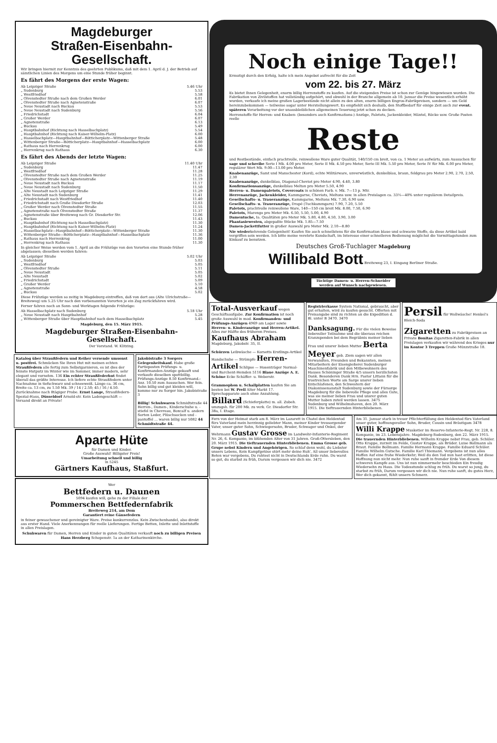Magdeburger
Straßen-Eisenbahn-Gesellschaft.
Wir bringen hiermit zur Kenntnis des geehrten Publikums, daß mit dem 1. April d. J. der Betrieb auf sämtlichen Linien des Morgens um eine Stunde früher beginnt.
Es fährt des Morgens der erste Wagen:
| Ab Leipziger Straße | 5.46 Uhr |
| „ Sudenburg | 5.53 |
| „ Westfriedhof | 5.58 |
| „ Olvenstedter Straße nach dem Großen Werder | 6.01 |
| „ Olvenstedter Straße nach Agnetenstraße | 6.07 |
| „ Neue Neustadt nach Buckau | 5.53 |
| „ Neue Neustadt nach Sudenburg | 5.56 |
| „ Friedrichstadt | 6.04 |
| „ Großer Werder | 6.07 |
| „ Agnetenstraße | 6.13 |
| „ Buckau | 5.49 |
| „ Hauptbahnhof (Richtung nach Hasselbachplatz) | 5.54 |
| „ Hauptbahnhof (Richtung nach Kaiser-Wilhelm-Platz) | 6.00 |
| „ Hasselbachplatz—Hauptbahnhof—Bötticherplatz—Wittenberger Straße | 5.48 |
| „ Wittenberger Straße—Bötticherplatz—Hauptbahnhof—Hasselbachplatz | 6.00 |
| „ Rathaus nach Herrenkrug | 6.00 |
| „ Herrenkrug nach Rathaus | 6.30 |
Es fährt des Abends der letzte Wagen:
| Ab Leipziger Straße | 11.40 Uhr |
| „ Sudenburg | 11.47 |
| „ Westfriedhof | 11.28 |
| „ Olvenstedter Straße nach dem Großen Werder | 11.25 |
| „ Olvenstedter Straße nach Agnetenstraße | 11.19 |
| „ Neue Neustadt nach Buckau | 11.17 |
| „ Neue Neustadt nach Sudenburg | 11.50 |
| „ Alte Neustadt nach Leipziger Straße | 11.29 |
| „ Alte Neustadt nach Sudenburg | 11.41 |
| „ Friedrichstadt nach Westfriedhof | 11.40 |
| „ Friedrichstadt nach Große Diesdorfer Straße | 12.03 |
| „ Großer Werder nach Olvenstedter Straße | 11.55 |
| „ Agnetenstraße nach Olvenstedter Straße | 11.37 |
| „ Agnetenstraße über Breiteweg nach Gr. Diesdorfer Str. | 12.06 |
| „ Buckau | 11.43 |
| „ Hauptbahnhof (Richtung nach Hasselbachplatz) | 11.30 |
| „ Hauptbahnhof (Richtung nach Kaiser-Wilhelm-Platz) | 11.24 |
| „ Hasselbachplatz—Hauptbahnhof—Bötticherplatz—Wittenberger Straße | 11.30 |
| „ Wittenberger Straße—Bötticherplatz—Hauptbahnhof—Hasselbachplatz | 11.36 |
| „ Rathaus nach Herrenkrug | 11.00 |
| „ Herrenkrug nach Rathaus | 11.30 |
In gleicher Weise werden vom 1. April an die Frühzüge von den Vororten eine Stunde früher abgelassen; dieselben werden fahren:
| Ab Leipziger Straße | 5.02 Uhr |
| „ Sudenburg | 5.03 |
| „ Westfriedhof | 5.05 |
| „ Olvenstedter Straße | 5.11 |
| „ Neue Neustadt | 5.05 |
| „ Alte Neustadt | 5.02 |
| „ Friedrichstadt | 5.09 |
| „ Großer Werder | 5.10 |
| „ Agnetenstraße | 4.58 |
| „ Buckau | 5.02 |
Diese Frühzüge werden so zeitig in Magdeburg eintreffen, daß von dort aus (Alte Ulrichstraße—Breiteweg) um 5.25 Uhr nach den vorbenannten Vororten je ein Zug zurückfahren wird.
Ferner fahren noch an Sonn- und Werktagen folgende Frühzüge:
| Ab Hasselbachplatz nach Sudenburg | 5.18 Uhr |
| „ Neue Neustadt nach Hauptbahnhof | 5.28 |
| „ Wittenberger Straße über Hauptbahnhof nach dem Hasselbachplatz | 5.45 |
Magdeburg, den 15. März 1915.
Magdeburger Straßen-Eisenbahn-Gesellschaft.
Der Vorstand. W. Klitzing.
Katalog über Straußfedern und Reiher versende umsonst u. postfrei. Schmücken Sie Ihren Hut mit meinen echten Straußfedern alle fertig zum Selbstgarnieren, es ist dies der feinste Hutputz im Winter wie im Sommer, immer modern, sehr elegant und vornehm. 136 Ein echter Straußfederhut findet überall das größte Interesse. Ich liefere echte Straußfedern unter Nachnahme in tiefschwarz und schneeweiß. Länge ca. 36 cm, Breite ca. 13 cm, zu 1.50 Mk. 39 / 14 / 2.50; 45 / 16 / 4.50. Zurücknahme nach 8tägiger Probe. Ernst Lange, Straußfedern-Spezial-Haus, Düsseldorf Arnold-str. Kein Ladengeschäft — Versand direkt an Private!
Jakobistraße 3 Sorgers Gelegenheitskauf. Habe große Partieposten Prüfungs- u. Konfirmanden-Anzüge gekauft und verkaufe dieselben spottbillig. Prüfungs-Anzüge 8.50 Konfirmand.-Anz. 10.50 zum Aussuchen. Wer fein. Sohn billig und gut kleiden will, komme nur zu Sorger hin. Jakobistraße 3
Billig! Schuhwaren Schmidtstraße 44 Herren-, Damen-, Kinderschuhe u. -stiefel in Chevreau, Boxcalf u. andern Sorten Leder, Plüschsocken und -pantoffel ... waren billig nur 5082 44 Schmidtstraße 44.
Aparte Hüte
für Damen und Kinder.
Große Auswahl! Billigster Preis!
Umarbeitung schnell und billig
in 5245
Gärtners Kaufhaus, Staßfurt.
Wer
Bettfedern u. Daunen
5094 kaufen will, gehe zu der Filiale der
Pommerschen Bettfedernfabrik
Breiteweg 214, am Dom
Garantiert reine Gänsefedern
in feiner gewaschener und gereinigter Ware. Preise konkurrenzlos. Kein Zwischenhandel, also direkt aus erster Hand. Viele Anerkennungen für reelle Lieferungen. Fertige Betten, Inlette und Inlettstoffe in allen Preislagen.
Schuhwaren für Damen, Herren und Kinder in guten Qualitäten verkauft noch zu billigen Preisen Hans Herzberg Schopenstr. 1a an der Katharinenkirche.
Noch einige Tage!!
Ermutigt durch den Erfolg, halte ich mein Angebot aufrecht für die Zeit
vom 22. bis 27. März
Es bietet Ihnen Gelegenheit, enorm billig Herrenstoffe zu kaufen. Auf die steigenden Preise ist schon zur Genüge hingewiesen worden. Die Fabrikation von Zivilstoffen hat vollständig aufgehört, und obwohl in der Branche allgemein ab 10. Januar die Preise wesentlich erhöht wurden, verkaufe ich meine großen Lagerbestände nicht allein zu den alten, enorm billigen Engros-Fabrikpreisen, sondern — um Geld hereinzubekommen — teilweise sogar unter Herstellungswert. Es empfiehlt sich deshalb, den Stoffbedarf für einige Zeit auch zur event. späteren Verarbeitung vor der unausbleiblichen allgemeinen Teuerung jetzt schon zu decken.
Herrenstoffe für Herren- und Knaben- (besonders auch Konfirmations-) Anzüge, Paletots, Jackenkleider, Mäntel, Röcke usw. Große Posten reelle
Reste
und Restbestände, einfach prachtvolle, reinwollene Ware guter Qualität, 140/150 cm breit, von ca. 1 Meter an aufwärts, zum Aussuchen für sage und schreibe Serie I Mk. 4.00 pro Meter, Serie II Mk. 4.50 pro Meter, Serie III Mk. 5.50 pro Meter, Serie IV für Mk. 6.00 pro Meter, regulärer Wert Mk. 9.00—13.00 pro Meter.
Knabenanzüge, Samt und Manschester (Kord), echte Militärware, unverwüstlich, dunkelblau, braun, feldgrau pro Meter 2.90, 2.70, 2.50, 2.30
Knabenanzüge, dunkelblau, Diagonal-Cheviot pro Meter 4.90, 4.40, 3.80
Konfirmationsanzüge, dunkelblau Melton pro Meter 5.50, 4.90
Herren- u. Damenpaletots, Covercoats in schönen Farb. v. Mk. 7—13 p. Mtr.
Herrenanzüge, Jackenkleider, Kammgarne, Cheviots, Meltons usw. in allen Preislagen ca. 33⅓—40% unter regulärem Detailpreis.
Gesellschafts- u. Traueranzüge, Kammgarne, Meltons Mk. 7.30, 6.90 usw.
Gesellschafts- u. Traueranzüge, Drapé (Tuchkammgarn) 7.90, 7.20, 5.50
Paletots, prachtvolle reinwollene Ware, 140—150 cm breit Mk. 8.00, 7.50, 6.90
Paletots, Marengo pro Meter Mk. 6.50, 5.50, 5.00, 4.90
Damentuche, Ia. Qualitäten pro Meter Mk. 5.80, 4.80, 4.50, 3.90, 3.00
Phantasiewesten, abgepaßte Stücke Mk. 1.85—7.50
Damen-Jackettfutter in großer Auswahl pro Meter Mk. 2.10—8.80
Nie wiederkehrende Gelegenheit! Kaufen Sie auch schnellstens für die Konfirmation blaue und schwarze Stoffe, da diese Artikel bald vergriffen sein werden. Ich bitte meine verehrte Kundschaft, im Interesse einer schnelleren Bedienung möglichst die Vormittagstunden zum Einkauf zu benutzen.
Deutsches Groß-Tuchlager Magdeburg
Willibald Bott Breiteweg 23, I. Eingang Berliner Straße.
Tüchtige Damen- u. Herren-Schneider werden auf Wunsch nachgewiesen.
Total-Ausverkauf wegen Geschäftsaufgabe. Zur Konfirmation ist noch große Auswahl in mod. Konfirmanden- und Prüfungs-Anzügen 4969 am Lager sowie Herren- u. Kinderanzüge und Herren-Artikel. Alles zur Hälfte des früheren Preises. Kaufhaus Abraham Magdeburg, Jakobstr. 35, II.
Schürzen Leibwäsche — Korsetts Erstlings-Artikel Handschuhe — Strümpfe Herren-Artikel Schlipse — Hosenträger Normal- und Barchent-Hemden 5116 Blaue Anzüge A. E. Schöne Ecke Schäffer- u. Weberstr.
Grammophon u. Schallplatten kaufen Sie am besten bei W. Prell Alter Markt 17. Sprechapparate auch ohne Anzahlung. Billard (Schieferplatte) m. all. Zubeh. umzugsh. für 200 Mk. zu verk. Gr. Diesdorfer Str. 38a, I. Etage.
Registrierkasse System National, gebraucht, aber gut erhalten, wird zu kaufen gesucht. Offerten mit Preisangabe sind zu richten an die Expedition d. Bl. unter B 3470. 3470
Danksagung. Für die vielen Beweise liebevoller Teilnahme und die überaus reichen Kranzspenden bei dem Begräbnis meiner lieben Frau und unsrer lieben Mutter Berta Meyer geb. Ziem sagen wir allen Verwandten, Freunden und Bekannten, meinen Mitarbeitern der Eisengießerei Sudenburger Maschinenfabrik und den Mitbewohnern des Hauses Schöninger Straße 4/5 unsern herzlichsten Dank. Besonderen Dank Hrn. Pastor Littann für die trostreichen Worte am Sarge unsrer lieben Entschlafenen, den Schwestern der Diakonissenanstalt Sudenburg sowie der Fürsorge Magdeburg für die liebevolle Pflege und alles Gute, was sie meiner lieben Frau und unsrer guten Mutter haben zuteil werden lassen. 3475 Sudenburg und Wilhelmshaven, den 20. März 1915. Die tieftrauernden Hinterbliebenen.
Persil für Wollwäsche! Henkel's Bleich-Soda
Zigaretten zu Fabrikpreisen an Private Bonitas Zigaretten-Fabrik in allen Preislagen verkaufen wir während des Krieges nur im Kontor 3 Treppen Große Münzstraße 18.
Fern von der Heimat starb am 8. März im Lazarett in Chatel den Heldentod fürs Vaterland mein herzinnig geliebter Mann, meiner Kinder treusorgender Vater, unser guter Sohn, Schwiegersohn, Bruder, Schwager und Onkel, der Wehrmann Gustav Grosse im Landwehr-Infanterie-Regiment Nr. 26, 6. Kompanie, im blühenden Alter von 31 Jahren. Groß-Ottersleben, den 20. März 1915. Die tieftrauernden Hinterbliebenen. Emma Grosse geb. Grupe nebst Kindern und Angehörigen. So schlaf denn wohl, du Liebster unsers Lebens, Kein Kampfgetöse stört mehr deine Ruh', All unser liebevolles Beten war vergebens, Du ruhtest nicht in Deutschlands Erde ruhn. Du warst so gut, du starbst zu früh, Darum vergessen wir dich nie. 3472
Am 31. Januar starb in treuer Pflichterfüllung den Heldentod fürs Vaterland unser guter, hoffnungsvoller Sohn, Bruder, Cousin und Bräutigam 3478 Willi Krappe Musketier im Reserve-Infanterie-Regt. Nr. 228, 8. Kompanie, im 23. Lebensjahre. Magdeburg-Sudenburg, den 22. März 1915. Die trauernden Hinterbliebenen. Wilhelm Krappe nebst Frau, geb. Schüler. Otto Krappe, zurzeit im Felde, Gustav Krappe, als Brüder. Luise Bollmann als Braut. Familie Bollmann. Familie Hermann Krappe. Familie Eduard Schüler. Familie Wilhelm Gutsche. Familie Karl Thiemann. Vergebens ist nun alles Hoffen Auf eine frohe Wiederkehr; Weil du den Tod nun hast erlitten, Ist diese Hoffnung nun nicht mehr. Nun ruhe sanft in fremder Erde Von diesem schweren Kampfe aus. Uns ist nun nimmermehr beschieden Ein freudig Wiedersehn zu Haus. Die Todesstunde schlug zu früh. Du warst so jung, du starbst zu früh, Darum vergessen wir dich nie. Nun ruhe sanft, du gutes Herz, Wer dich gekannt, fühlt unsern Schmerz.